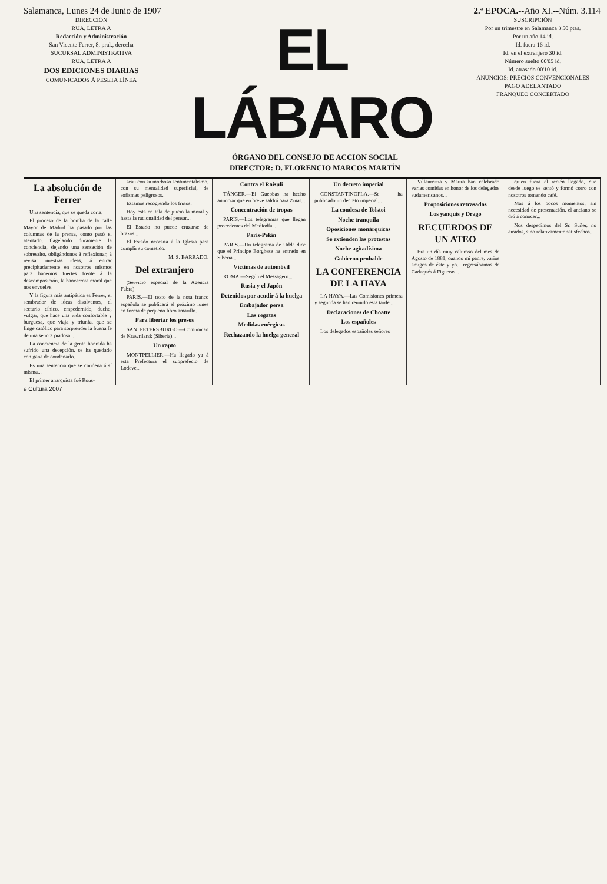Salamanca, Lunes 24 de Junio de 1907 2.ª EPOCA.--Año XI.--Núm. 3.114
DIRECCIÓN
RUA, LETRA A
Redacción y Administración
San Vicente Ferrer, 8, pral., derecha
SUCURSAL ADMINISTRATIVA
RUA, LETRA A
DOS EDICIONES DIARIAS
COMUNICADOS Á PESETA LÍNEA
EL LÁBARO
ÓRGANO DEL CONSEJO DE ACCION SOCIAL
DIRECTOR: D. FLORENCIO MARCOS MARTÍN
SUSCRIPCIÓN
Por un trimestre en Salamanca 3'50 ptas.
Por un año 14 id.
Id. fuera 16 id.
Id. en el extranjero 30 id.
Número suelto 00'05 id.
Id. atrasado 00'10 id.
ANUNCIOS: PRECIOS CONVENCIONALES
PAGO ADELANTADO
FRANQUEO CONCERTADO
La absolución de Ferrer
Una sentencia, que se queda corta.
El proceso de la bomba de la calle Mayor de Madrid ha pasado por las columnas de la prensa, como pasó el atentado, flagelando duramente la conciencia, dejando una sensación de sobresalto, obligándonos á reflexionar, á revisar nuestras ideas, á entrar precipitadamente en nosotros mismos para hacernos fuertes frente á la descomposición, la bancarrota moral que nos envuelve.
Y la figura más antipática es Ferrer, el sembrador de ideas disolventes, el sectario cínico, empedernido, ducho, vulgar, que hace una vida confortable y burguesa, que viaja y triunfa, que se finge católico para sorprender la buena fe de una señora piadosa...
La conciencia de la gente honrada ha sufrido una decepción, se ha quedado con gana de condenarlo.
Es una sentencia que se condena á sí misma...
El primer anarquista fué Rous-
seau con su morboso sentimentalismo, con su mentalidad superficial, de sofismas peligrosos.
Estamos recogiendo los frutos.
Hoy está en tela de juicio la moral y hasta la racionalidad del pensar...
El Estado no puede cruzarse de brazos...
El Estado necesita á la Iglesia para cumplir su cometido.
M. S. BARRADO.
Del extranjero
(Servicio especial de la Agencia Fabra)
PARIS.—El texto de la nota franco española se publicará el próximo lunes en forma de pequeño libro amarillo.
Para libertar los presos
SAN PETERSBURGO.—Comunican de Krawrilarsk (Siberia)...
Un rapto
MONTPELLIER.—Ha llegado ya á esta Prefectura el subprefecto de Lodeve...
Contra el Raisuli
TÁNGER.—El Guebbas ha hecho anunciar que en breve saldrá para Zinat...
Concentración de tropas
PARIS.—Los telegramas que llegan procedentes del Mediodía...
París-Pekín
PARIS.—Un telegrama de Udde dice que el Príncipe Borghese ha entrado en Siberia...
Víctimas de automóvil
ROMA.—Según el Messagero...
Rusia y el Japón
Detenidos por acudir á la huelga
Embajador persa
Las regatas
Medidas enérgicas
Rechazando la huelga general
Un decreto imperial
CONSTANTINOPLA.—Se ha publicado un decreto imperial...
La condesa de Tolstoi
Noche tranquila
Oposiciones monárquicas
Se extienden las protestas
Noche agitadísima
Gobierno probable
LA CONFERENCIA DE LA HAYA
LA HAYA.—Las Comisiones primera y segunda se han reunido esta tarde...
Declaraciones de Choatte
Los españoles
Los delegados españoles señores
Villaurrutia y Maura han celebrado varias comidas en honor de los delegados sudamericanos...
Proposiciones retrasadas
Los yanquis y Drago
RECUERDOS DE UN ATEO
Era un día muy caluroso del mes de Agosto de 1881, cuando mi padre, varios amigos de éste y yo... regresábamos de Cadaqués á Figueras...
quien fuera el recién llegado, que desde luego se sentó y formó corro con nosotros tomando café.
Mas á los pocos momentos, sin necesidad de presentación, el anciano se dió á conocer...
Nos despedimos del Sr. Suñer, no airados, sino relativamente satisfechos...
e Cultura 2007